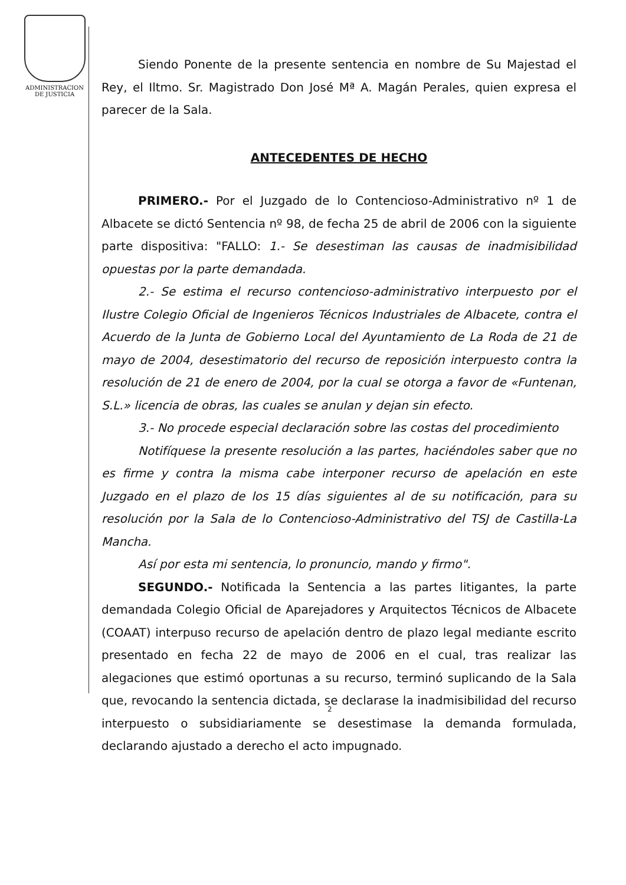ADMINISTRACION
DE JUSTICIA
Siendo Ponente de la presente sentencia en nombre de Su Majestad el Rey, el Iltmo. Sr. Magistrado Don José Mª A. Magán Perales, quien expresa el parecer de la Sala.
ANTECEDENTES DE HECHO
PRIMERO.- Por el Juzgado de lo Contencioso-Administrativo nº 1 de Albacete se dictó Sentencia nº 98, de fecha 25 de abril de 2006 con la siguiente parte dispositiva: "FALLO: 1.- Se desestiman las causas de inadmisibilidad opuestas por la parte demandada.
2.- Se estima el recurso contencioso-administrativo interpuesto por el Ilustre Colegio Oficial de Ingenieros Técnicos Industriales de Albacete, contra el Acuerdo de la Junta de Gobierno Local del Ayuntamiento de La Roda de 21 de mayo de 2004, desestimatorio del recurso de reposición interpuesto contra la resolución de 21 de enero de 2004, por la cual se otorga a favor de «Funtenan, S.L.» licencia de obras, las cuales se anulan y dejan sin efecto.
3.- No procede especial declaración sobre las costas del procedimiento
Notifíquese la presente resolución a las partes, haciéndoles saber que no es firme y contra la misma cabe interponer recurso de apelación en este Juzgado en el plazo de los 15 días siguientes al de su notificación, para su resolución por la Sala de lo Contencioso-Administrativo del TSJ de Castilla-La Mancha.
Así por esta mi sentencia, lo pronuncio, mando y firmo".
SEGUNDO.- Notificada la Sentencia a las partes litigantes, la parte demandada Colegio Oficial de Aparejadores y Arquitectos Técnicos de Albacete (COAAT) interpuso recurso de apelación dentro de plazo legal mediante escrito presentado en fecha 22 de mayo de 2006 en el cual, tras realizar las alegaciones que estimó oportunas a su recurso, terminó suplicando de la Sala que, revocando la sentencia dictada, se declarase la inadmisibilidad del recurso interpuesto o subsidiariamente se desestimase la demanda formulada, declarando ajustado a derecho el acto impugnado.
2